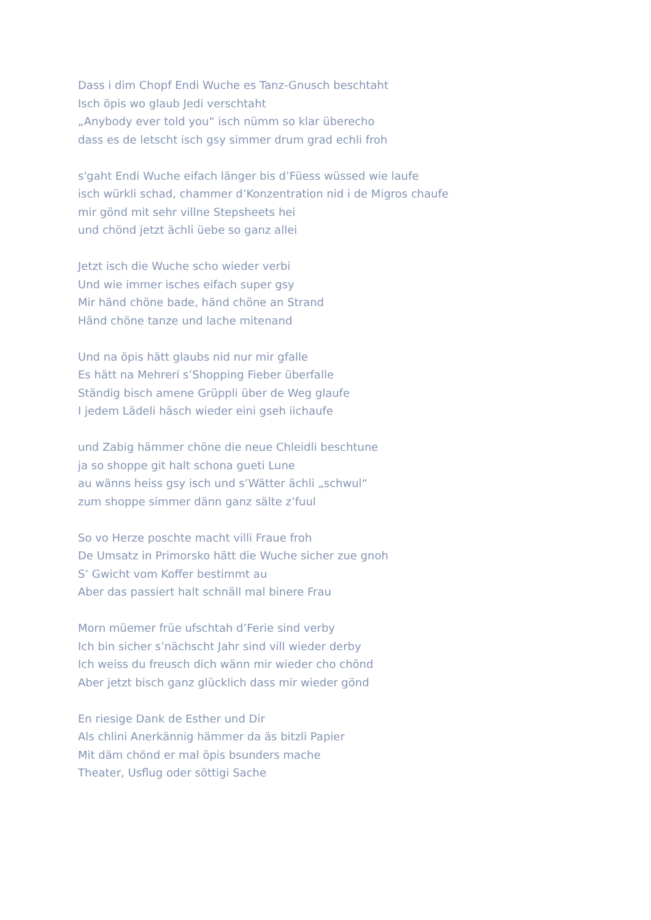Dass i dim Chopf Endi Wuche es Tanz-Gnusch beschtaht
Isch öpis wo glaub Jedi verschtaht
„Anybody ever told you“ isch nümm so klar überecho
dass es de letscht isch gsy simmer drum grad echli froh
s'gaht Endi Wuche eifach länger bis d’Füess wüssed wie laufe
isch würkli schad, chammer d’Konzentration nid i de Migros chaufe
mir gönd mit sehr villne Stepsheets hei
und chönd jetzt ächli üebe so ganz allei
Jetzt isch die Wuche scho wieder verbi
Und wie immer isches eifach super gsy
Mir händ chöne bade, händ chöne an Strand
Händ chöne tanze und lache mitenand
Und na öpis hätt glaubs nid nur mir gfalle
Es hätt na Mehreri s’Shopping Fieber überfalle
Ständig bisch amene Grüppli über de Weg glaufe
I jedem Lädeli häsch wieder eini gseh iichaufe
und Zabig hämmer chöne die neue Chleidli beschtune
ja so shoppe git halt schona gueti Lune
au wänns heiss gsy isch und s’Wätter ächli „schwul“
zum shoppe simmer dänn ganz sälte z’fuul
So vo Herze poschte macht villi Fraue froh
De Umsatz in Primorsko hätt die Wuche sicher zue gnoh
S’ Gwicht vom Koffer bestimmt au
Aber das passiert halt schnäll mal binere Frau
Morn müemer früe ufschtah d’Ferie sind verby
Ich bin sicher s’nächscht Jahr sind vill wieder derby
Ich weiss du freusch dich wänn mir wieder cho chönd
Aber jetzt bisch ganz glücklich dass mir wieder gönd
En riesige Dank de Esther und Dir
Als chlini Anerkännig hämmer da äs bitzli Papier
Mit däm chönd er mal öpis bsunders mache
Theater, Usflug oder söttigi Sache